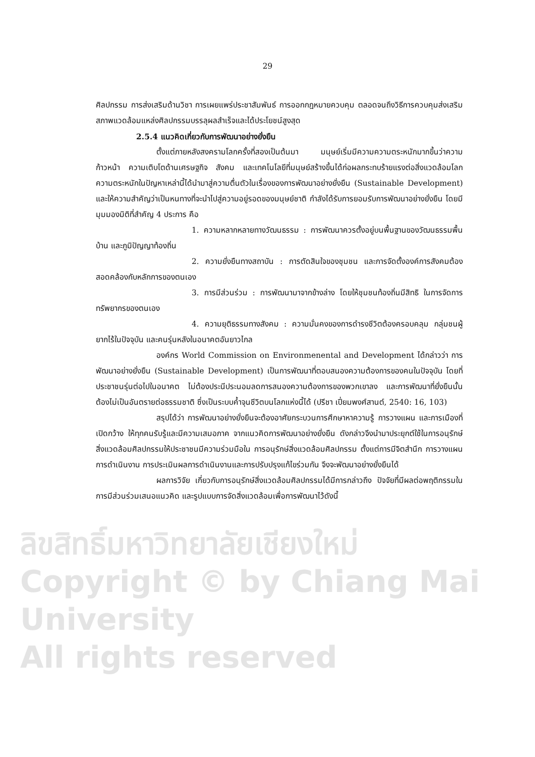ลิขสิทธิ์มหาวิทยาลัยเชียงใหม่
Copyright © by Chiang Mai University
All rights reserved
29
ศิลปกรรม การส่งเสริมด้านวิชา การเผยแพร่ประชาสัมพันธ์ การออกกฎหมายควบคุม ตลอดจนถึงวิธีการควบคุมส่งเสริมสภาพแวดล้อมแหล่งศิลปกรรมบรรลุผลสำเร็จและได้ประโยชน์สูงสุด
2.5.4 แนวคิดเกี่ยวกับการพัฒนาอย่างยั่งยืน
ตั้งแต่ภายหลังสงครามโลกครั้งที่สองเป็นต้นมา มนุษย์เริ่มมีความความตระหนักมากขึ้นว่าความก้าวหน้า ความเติบโตด้านเศรษฐกิจ สังคม และเทคโนโลยีที่มนุษย์สร้างขึ้นได้ก่อผลกระทบร้ายแรงต่อสิ่งแวดล้อมโลก ความตระหนักในปัญหาเหล่านี้ได้นำมาสู่ความตื่นตัวในเรื่องของการพัฒนาอย่างยั่งยืน (Sustainable Development) และให้ความสำคัญว่าเป็นหนทางที่จะนำไปสู่ความอยู่รอดของมนุษย์ชาติ กำลังได้รับการยอมรับการพัฒนาอย่างยั่งยืน โดยมีมุมมองมิติที่สำคัญ 4 ประการ คือ
1. ความหลากหลายทางวัฒนธรรม : การพัฒนาควรตั้งอยู่บนพื้นฐานของวัฒนธรรมพื้นบ้าน และภูมิปัญญาท้องถิ่น
2. ความยั่งยืนทางสถาบัน : การตัดสินใจของชุมชน และการจัดตั้งองค์การสังคมต้องสอดคล้องกับหลักการของตนเอง
3. การมีส่วนร่วม : การพัฒนามาจากข้างล่าง โดยให้ชุมชนท้องถิ่นมีสิทธิ ในการจัดการ ทรัพยากรของตนเอง
4. ความยุติธรรมทางสังคม : ความมั่นคงของการดำรงชีวิตต้องครอบคลุม กลุ่มชนผู้ยากไร้ในปัจจุบัน และคนรุ่นหลังในอนาคตอันยาวไกล
องค์กร World Commission on Environmenental and Development ได้กล่าวว่า การพัฒนาอย่างยั่งยืน (Sustainable Development) เป็นการพัฒนาที่ตอบสนองความต้องการของคนในปัจจุบัน โดยที่ประชาชนรุ่นต่อไปในอนาคต ไม่ต้องประนีประนอมลดการสนองความต้องการของพวกเขาลง และการพัฒนาที่ยั่งยืนนั้นต้องไม่เป็นอันตรายต่อธรรมชาติ ซึ่งเป็นระบบค้ำจุนชีวิตบนโลกแห่งนี้ได้ (ปรีชา เปี่ยมพงศ์สานต์, 2540: 16, 103)
สรุปได้ว่า การพัฒนาอย่างยั่งยืนจะต้องอาศัยกระบวนการศึกษาหาความรู้ การวางแผน และการเมืองที่เปิดกว้าง ให้ทุกคนรับรู้และมีความเสมอภาค จากแนวคิดการพัฒนาอย่างยั่งยืน ดังกล่าวจึงนำมาประยุกต์ใช้ในการอนุรักษ์สิ่งแวดล้อมศิลปกรรมให้ประชาชนมีความร่วมมือใน การอนุรักษ์สิ่งแวดล้อมศิลปกรรม ตั้งแต่การมีจิตสำนึก การวางแผน การดำเนินงาน การประเมินผลการดำเนินงานและการปรับปรุงแก้ไขร่วมกัน จึงจะพัฒนาอย่างยั่งยืนได้
ผลการวิจัย เกี่ยวกับการอนุรักษ์สิ่งแวดล้อมศิลปกรรมได้มีการกล่าวถึง ปัจจัยที่มีผลต่อพฤติกรรมในการมีส่วนร่วมเสนอแนวคิด และรูปแบบการจัดสิ่งแวดล้อมเพื่อการพัฒนาไว้ดังนี้